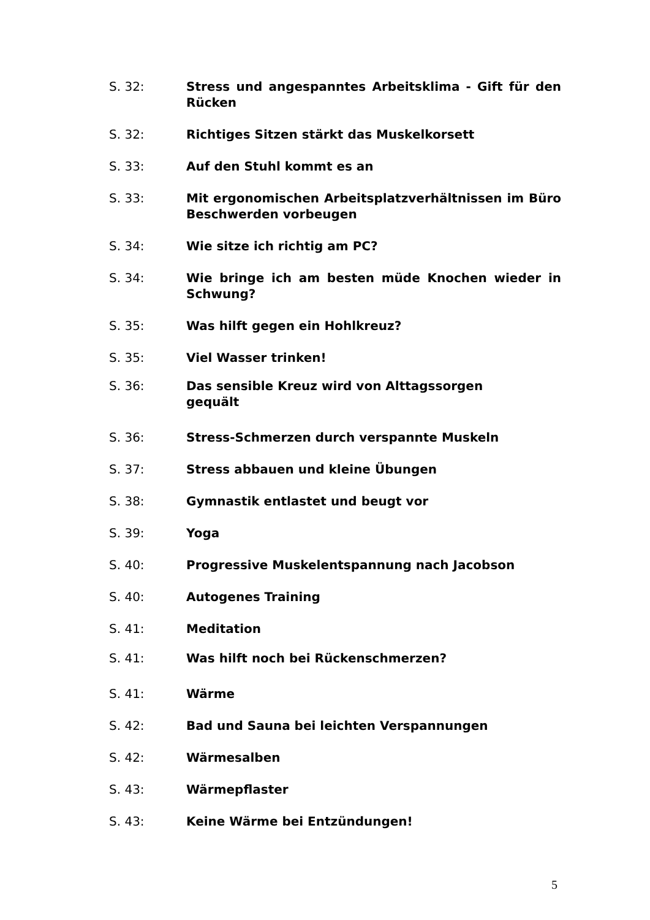S. 32: Stress und angespanntes Arbeitsklima - Gift für den Rücken
S. 32: Richtiges Sitzen stärkt das Muskelkorsett
S. 33: Auf den Stuhl kommt es an
S. 33: Mit ergonomischen Arbeitsplatzverhältnissen im Büro Beschwerden vorbeugen
S. 34: Wie sitze ich richtig am PC?
S. 34: Wie bringe ich am besten müde Knochen wieder in Schwung?
S. 35: Was hilft gegen ein Hohlkreuz?
S. 35: Viel Wasser trinken!
S. 36: Das sensible Kreuz wird von Alttagssorgen
gequält
S. 36: Stress-Schmerzen durch verspannte Muskeln
S. 37: Stress abbauen und kleine Übungen
S. 38: Gymnastik entlastet und beugt vor
S. 39: Yoga
S. 40: Progressive Muskelentspannung nach Jacobson
S. 40: Autogenes Training
S. 41: Meditation
S. 41: Was hilft noch bei Rückenschmerzen?
S. 41: Wärme
S. 42: Bad und Sauna bei leichten Verspannungen
S. 42: Wärmesalben
S. 43: Wärmepflaster
S. 43: Keine Wärme bei Entzündungen!
5